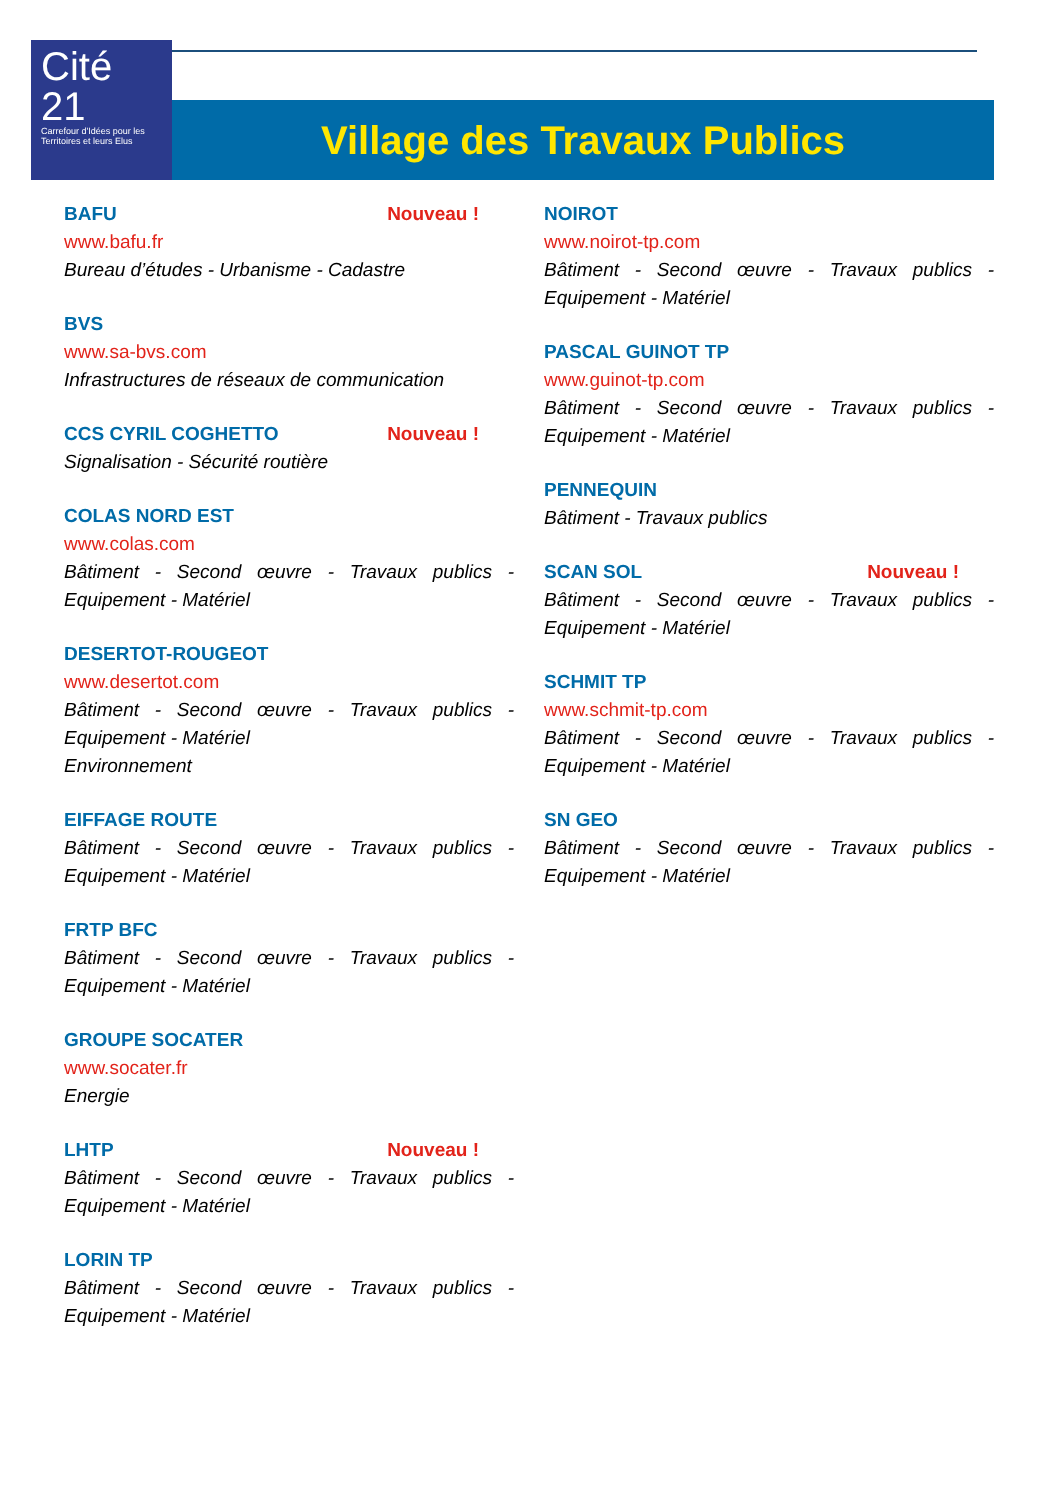Cité
21
Carrefour d'Idées pour les Territoires et leurs Elus
Village des Travaux Publics
BAFU Nouveau !
www.bafu.fr
Bureau d’études - Urbanisme - Cadastre
BVS
www.sa-bvs.com
Infrastructures de réseaux de communication
CCS CYRIL COGHETTO Nouveau !
Signalisation - Sécurité routière
COLAS NORD EST
www.colas.com
Bâtiment - Second œuvre - Travaux publics - Equipement - Matériel
DESERTOT-ROUGEOT
www.desertot.com
Bâtiment - Second œuvre - Travaux publics - Equipement - Matériel
Environnement
EIFFAGE ROUTE
Bâtiment - Second œuvre - Travaux publics - Equipement - Matériel
FRTP BFC
Bâtiment - Second œuvre - Travaux publics - Equipement - Matériel
GROUPE SOCATER
www.socater.fr
Energie
LHTP Nouveau !
Bâtiment - Second œuvre - Travaux publics - Equipement - Matériel
LORIN TP
Bâtiment - Second œuvre - Travaux publics - Equipement - Matériel
NOIROT
www.noirot-tp.com
Bâtiment - Second œuvre - Travaux publics - Equipement - Matériel
PASCAL GUINOT TP
www.guinot-tp.com
Bâtiment - Second œuvre - Travaux publics - Equipement - Matériel
PENNEQUIN
Bâtiment - Travaux publics
SCAN SOL Nouveau !
Bâtiment - Second œuvre - Travaux publics - Equipement - Matériel
SCHMIT TP
www.schmit-tp.com
Bâtiment - Second œuvre - Travaux publics - Equipement - Matériel
SN GEO
Bâtiment - Second œuvre - Travaux publics - Equipement - Matériel